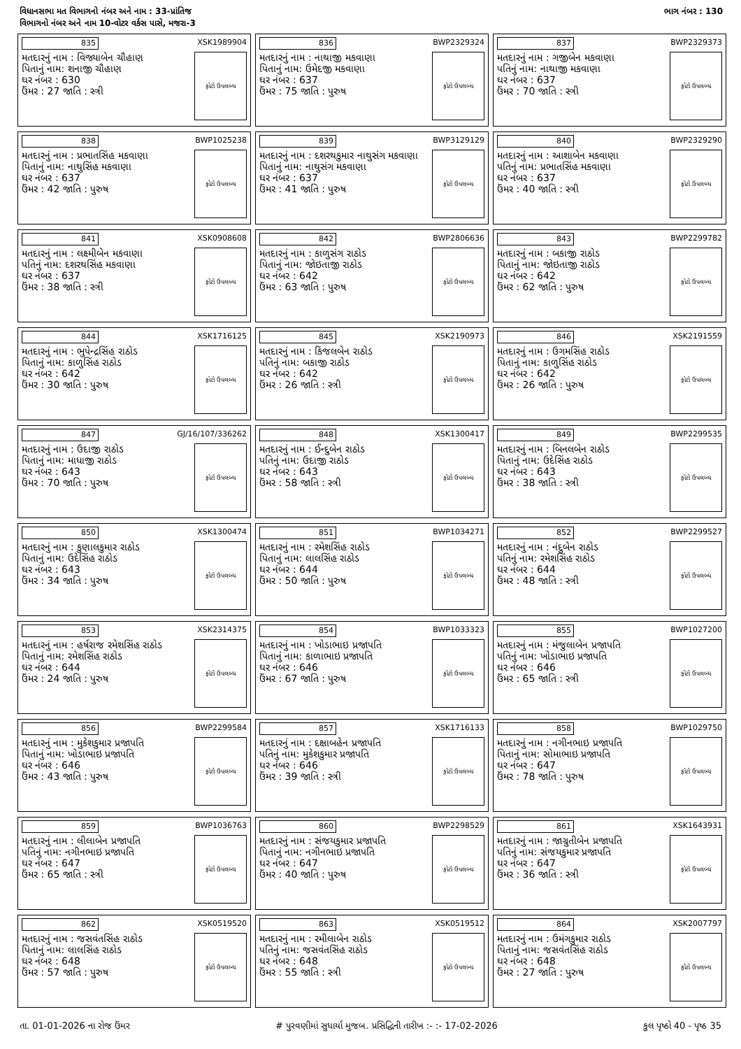વિધાનસભા મત વિભાગનો નંબર અને નામ : 33-પ્રાંતિજ
વિભાગનો નંબર અને નામ 10-વોટર વર્કસ પાસે, મજરા-3
ભાગ નંબર : 130
835 XSK1989904
મતદારનું નામ : વિજ્યાબેન ચૌહાણ
પિતાનું નામ: શનાજી ચૌહાણ
ઘર નંબર : 630
ઉંમર : 27 જાતિ : સ્ત્રી
ફોટો ઉપલબ્ધ
836 BWP2329324
મતદારનું નામ : નાથાજી મકવાણા
પિતાનું નામ: ઉમેદજી મકવાણા
ઘર નંબર : 637
ઉંમર : 75 જાતિ : પુરુષ
ફોટો ઉપલબ્ધ
837 BWP2329373
મતદારનું નામ : ગજીબેન મકવાણા
પતિનું નામ: નાથાજી મકવાણા
ઘર નંબર : 637
ઉંમર : 70 જાતિ : સ્ત્રી
ફોટો ઉપલબ્ધ
838 BWP1025238
મતદારનું નામ : પ્રભાતસિંહ મકવાણા
પિતાનું નામ: નાથુસિંહ મકવાણા
ઘર નંબર : 637
ઉંમર : 42 જાતિ : પુરુષ
ફોટો ઉપલબ્ધ
839 BWP3129129
મતદારનું નામ : દશરથકુમાર નાથુસંગ મકવાણા
પિતાનું નામ: નાથુસંગ મકવાણા
ઘર નંબર : 637
ઉંમર : 41 જાતિ : પુરુષ
ફોટો ઉપલબ્ધ
840 BWP2329290
મતદારનું નામ : આશાબેન મકવાણા
પતિનું નામ: પ્રભાતસિંહ મકવાણા
ઘર નંબર : 637
ઉંમર : 40 જાતિ : સ્ત્રી
ફોટો ઉપલબ્ધ
841 XSK0908608
મતદારનું નામ : લક્ષ્મીબેન મકવાણા
પતિનું નામ: દશરથસિંહ મકવાણા
ઘર નંબર : 637
ઉંમર : 38 જાતિ : સ્ત્રી
ફોટો ઉપલબ્ધ
842 BWP2806636
મતદારનું નામ : કાળુસંગ રાઠોડ
પિતાનું નામ: જોઇતાજી રાઠોડ
ઘર નંબર : 642
ઉંમર : 63 જાતિ : પુરુષ
ફોટો ઉપલબ્ધ
843 BWP2299782
મતદારનું નામ : બકાજી રાઠોડ
પિતાનું નામ: જોઇતાજી રાઠોડ
ઘર નંબર : 642
ઉંમર : 62 જાતિ : પુરુષ
ફોટો ઉપલબ્ધ
844 XSK1716125
મતદારનું નામ : ભુપેન્દ્રસિંહ રાઠોડ
પિતાનું નામ: કાળુસિંહ રાઠોડ
ઘર નંબર : 642
ઉંમર : 30 જાતિ : પુરુષ
ફોટો ઉપલબ્ધ
845 XSK2190973
મતદારનું નામ : કિંજલબેન રાઠોડ
પતિનું નામ: બકાજી રાઠોડ
ઘર નંબર : 642
ઉંમર : 26 જાતિ : સ્ત્રી
ફોટો ઉપલબ્ધ
846 XSK2191559
મતદારનું નામ : ઉગમસિંહ રાઠોડ
પિતાનું નામ: કાળુસિંહ રાઠોડ
ઘર નંબર : 642
ઉંમર : 26 જાતિ : પુરુષ
ફોટો ઉપલબ્ધ
847 GJ/16/107/336262
મતદારનું નામ : ઉદાજી રાઠોડ
પિતાનું નામ: માધાજી રાઠોડ
ઘર નંબર : 643
ઉંમર : 70 જાતિ : પુરુષ
ફોટો ઉપલબ્ધ
848 XSK1300417
મતદારનું નામ : ઈન્દુબેન રાઠોડ
પતિનું નામ: ઉદાજી રાઠોડ
ઘર નંબર : 643
ઉંમર : 58 જાતિ : સ્ત્રી
ફોટો ઉપલબ્ધ
849 BWP2299535
મતદારનું નામ : બિનલબેન રાઠોડ
પિતાનું નામ: ઉદેસિંહ રાઠોડ
ઘર નંબર : 643
ઉંમર : 38 જાતિ : સ્ત્રી
ફોટો ઉપલબ્ધ
850 XSK1300474
મતદારનું નામ : કુણાલકુમાર રાઠોડ
પિતાનું નામ: ઉદેસિંહ રાઠોડ
ઘર નંબર : 643
ઉંમર : 34 જાતિ : પુરુષ
ફોટો ઉપલબ્ધ
851 BWP1034271
મતદારનું નામ : રમેશસિંહ રાઠોડ
પિતાનું નામ: લાલસિંહ રાઠોડ
ઘર નંબર : 644
ઉંમર : 50 જાતિ : પુરુષ
ફોટો ઉપલબ્ધ
852 BWP2299527
મતદારનું નામ : નંદુબેન રાઠોડ
પતિનું નામ: રમેશસિંહ રાઠોડ
ઘર નંબર : 644
ઉંમર : 48 જાતિ : સ્ત્રી
ફોટો ઉપલબ્ધ
853 XSK2314375
મતદારનું નામ : હર્ષરાજ રમેશસિંહ રાઠોડ
પિતાનું નામ: રમેશસિંહ રાઠોડ
ઘર નંબર : 644
ઉંમર : 24 જાતિ : પુરુષ
ફોટો ઉપલબ્ધ
854 BWP1033323
મતદારનું નામ : ખોડાભાઇ પ્રજાપતિ
પિતાનું નામ: કાળાભાઇ પ્રજાપતિ
ઘર નંબર : 646
ઉંમર : 67 જાતિ : પુરુષ
ફોટો ઉપલબ્ધ
855 BWP1027200
મતદારનું નામ : મંજુલાબેન પ્રજાપતિ
પતિનું નામ: ખોડાભાઇ પ્રજાપતિ
ઘર નંબર : 646
ઉંમર : 65 જાતિ : સ્ત્રી
ફોટો ઉપલબ્ધ
856 BWP2299584
મતદારનું નામ : મુકેશકુમાર પ્રજાપતિ
પિતાનું નામ: ખોડાભાઇ પ્રજાપતિ
ઘર નંબર : 646
ઉંમર : 43 જાતિ : પુરુષ
ફોટો ઉપલબ્ધ
857 XSK1716133
મતદારનું નામ : દક્ષાબહેન પ્રજાપતિ
પતિનું નામ: મુકેશકુમાર પ્રજાપતિ
ઘર નંબર : 646
ઉંમર : 39 જાતિ : સ્ત્રી
ફોટો ઉપલબ્ધ
858 BWP1029750
મતદારનું નામ : નગીનભાઇ પ્રજાપતિ
પિતાનું નામ: સોમાભાઇ પ્રજાપતિ
ઘર નંબર : 647
ઉંમર : 78 જાતિ : પુરુષ
ફોટો ઉપલબ્ધ
859 BWP1036763
મતદારનું નામ : લીલાબેન પ્રજાપતિ
પતિનું નામ: નગીનભાઇ પ્રજાપતિ
ઘર નંબર : 647
ઉંમર : 65 જાતિ : સ્ત્રી
ફોટો ઉપલબ્ધ
860 BWP2298529
મતદારનું નામ : સંજયકુમાર પ્રજાપતિ
પિતાનું નામ: નગીનભાઇ પ્રજાપતિ
ઘર નંબર : 647
ઉંમર : 40 જાતિ : પુરુષ
ફોટો ઉપલબ્ધ
861 XSK1643931
મતદારનું નામ : જાગ્રુતીબેન પ્રજાપતિ
પતિનું નામ: સંજયકુમાર પ્રજાપતિ
ઘર નંબર : 647
ઉંમર : 36 જાતિ : સ્ત્રી
ફોટો ઉપલબ્ધ
862 XSK0519520
મતદારનું નામ : જસવંતસિંહ રાઠોડ
પિતાનું નામ: લાલસિંહ રાઠોડ
ઘર નંબર : 648
ઉંમર : 57 જાતિ : પુરુષ
ફોટો ઉપલબ્ધ
863 XSK0519512
મતદારનું નામ : રમીલાબેન રાઠોડ
પતિનું નામ: જસવંતસિંહ રાઠોડ
ઘર નંબર : 648
ઉંમર : 55 જાતિ : સ્ત્રી
ફોટો ઉપલબ્ધ
864 XSK2007797
મતદારનું નામ : ઉમંગકુમાર રાઠોડ
પિતાનું નામ: જસવંતસિંહ રાઠોડ
ઘર નંબર : 648
ઉંમર : 27 જાતિ : પુરુષ
ફોટો ઉપલબ્ધ
તા. 01-01-2026 ના રોજ ઉંમર # પુરવણીમાં સુધાર્યા મુજબ. પ્રસિદ્ધિની તારીખ :- :- 17-02-2026 કુલ પૃષ્ઠો 40 - પૃષ્ઠ 35